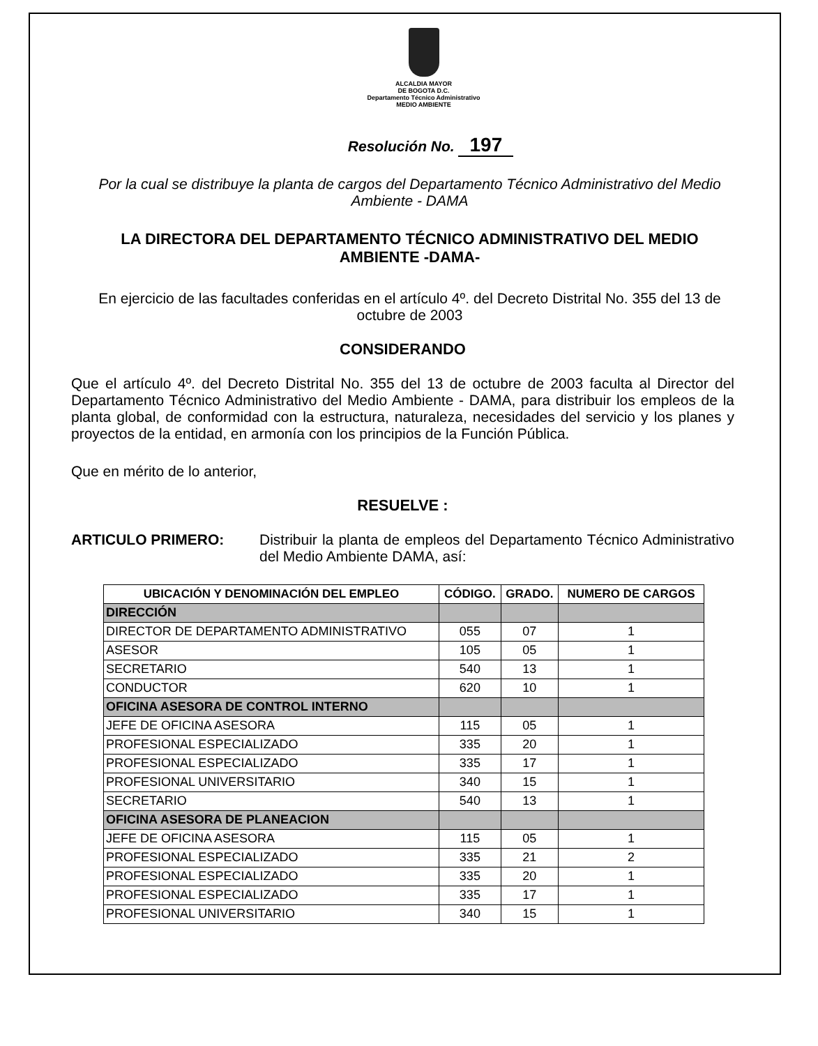ALCALDIA MAYOR
DE BOGOTA D.C.
Departamento Técnico Administrativo
MEDIO AMBIENTE
Resolución No. 197
Por la cual se distribuye la planta de cargos del Departamento Técnico Administrativo del Medio Ambiente - DAMA
LA DIRECTORA DEL DEPARTAMENTO TÉCNICO ADMINISTRATIVO DEL MEDIO AMBIENTE -DAMA-
En ejercicio de las facultades conferidas en el artículo 4º. del Decreto Distrital No. 355 del 13 de octubre de 2003
CONSIDERANDO
Que el artículo 4º. del Decreto Distrital No. 355 del 13 de octubre de 2003 faculta al Director del Departamento Técnico Administrativo del Medio Ambiente - DAMA, para distribuir los empleos de la planta global, de conformidad con la estructura, naturaleza, necesidades del servicio y los planes y proyectos de la entidad, en armonía con los principios de la Función Pública.
Que en mérito de lo anterior,
RESUELVE :
ARTICULO PRIMERO: Distribuir la planta de empleos del Departamento Técnico Administrativo del Medio Ambiente DAMA, así:
| UBICACIÓN Y DENOMINACIÓN DEL EMPLEO | CÓDIGO. | GRADO. | NUMERO DE CARGOS |
| --- | --- | --- | --- |
| DIRECCIÓN | | | |
| DIRECTOR DE DEPARTAMENTO ADMINISTRATIVO | 055 | 07 | 1 |
| ASESOR | 105 | 05 | 1 |
| SECRETARIO | 540 | 13 | 1 |
| CONDUCTOR | 620 | 10 | 1 |
| OFICINA ASESORA DE CONTROL INTERNO | | | |
| JEFE DE OFICINA ASESORA | 115 | 05 | 1 |
| PROFESIONAL ESPECIALIZADO | 335 | 20 | 1 |
| PROFESIONAL ESPECIALIZADO | 335 | 17 | 1 |
| PROFESIONAL UNIVERSITARIO | 340 | 15 | 1 |
| SECRETARIO | 540 | 13 | 1 |
| OFICINA ASESORA DE PLANEACION | | | |
| JEFE DE OFICINA ASESORA | 115 | 05 | 1 |
| PROFESIONAL ESPECIALIZADO | 335 | 21 | 2 |
| PROFESIONAL ESPECIALIZADO | 335 | 20 | 1 |
| PROFESIONAL ESPECIALIZADO | 335 | 17 | 1 |
| PROFESIONAL UNIVERSITARIO | 340 | 15 | 1 |